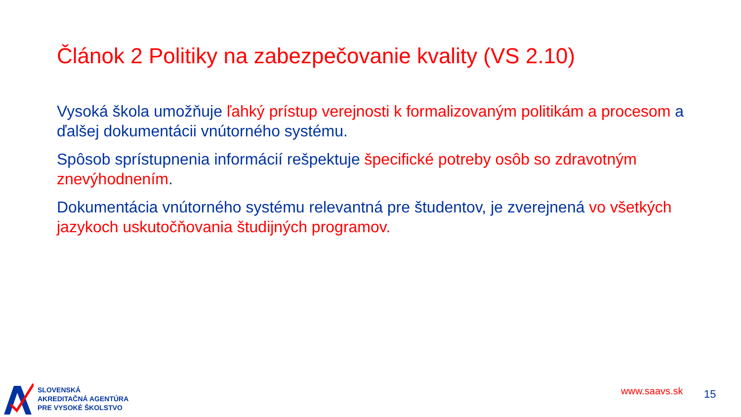Článok 2 Politiky na zabezpečovanie kvality (VS 2.10)
Vysoká škola umožňuje ľahký prístup verejnosti k formalizovaným politikám a procesom a ďalšej dokumentácii vnútorného systému.
Spôsob sprístupnenia informácií rešpektuje špecifické potreby osôb so zdravotným znevýhodnením.
Dokumentácia vnútorného systému relevantná pre študentov, je zverejnená vo všetkých jazykoch uskutočňovania študijných programov.
SLOVENSKÁ
AKREDITAČNÁ AGENTÚRA
PRE VYSOKÉ ŠKOLSTVO
www.saavs.sk 15